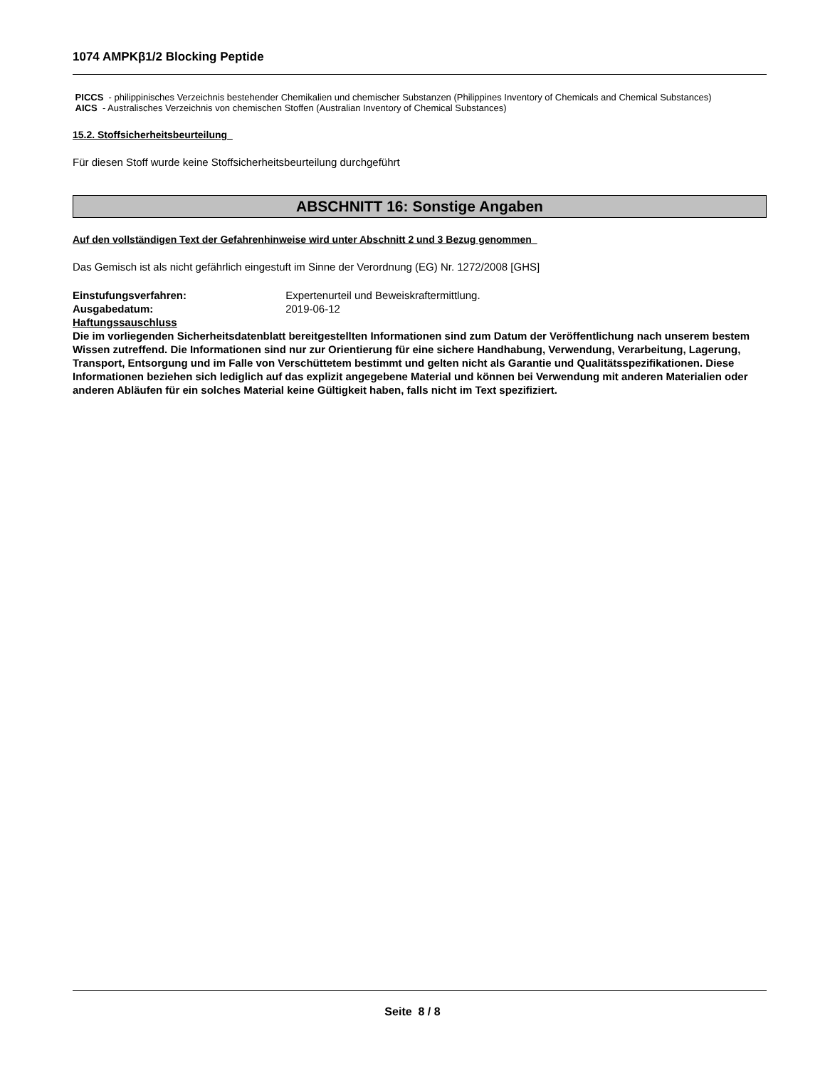1074 AMPKβ1/2 Blocking Peptide
PICCS - philippinisches Verzeichnis bestehender Chemikalien und chemischer Substanzen (Philippines Inventory of Chemicals and Chemical Substances)
AICS - Australisches Verzeichnis von chemischen Stoffen (Australian Inventory of Chemical Substances)
15.2. Stoffsicherheitsbeurteilung
Für diesen Stoff wurde keine Stoffsicherheitsbeurteilung durchgeführt
ABSCHNITT 16: Sonstige Angaben
Auf den vollständigen Text der Gefahrenhinweise wird unter Abschnitt 2 und 3 Bezug genommen
Das Gemisch ist als nicht gefährlich eingestuft im Sinne der Verordnung (EG) Nr. 1272/2008 [GHS]
Einstufungsverfahren: Expertenurteil und Beweiskraftermittlung.
Ausgabedatum: 2019-06-12
Haftungssauschluss
Die im vorliegenden Sicherheitsdatenblatt bereitgestellten Informationen sind zum Datum der Veröffentlichung nach unserem bestem Wissen zutreffend. Die Informationen sind nur zur Orientierung für eine sichere Handhabung, Verwendung, Verarbeitung, Lagerung, Transport, Entsorgung und im Falle von Verschüttetem bestimmt und gelten nicht als Garantie und Qualitätsspezifikationen. Diese Informationen beziehen sich lediglich auf das explizit angegebene Material und können bei Verwendung mit anderen Materialien oder anderen Abläufen für ein solches Material keine Gültigkeit haben, falls nicht im Text spezifiziert.
Seite 8 / 8